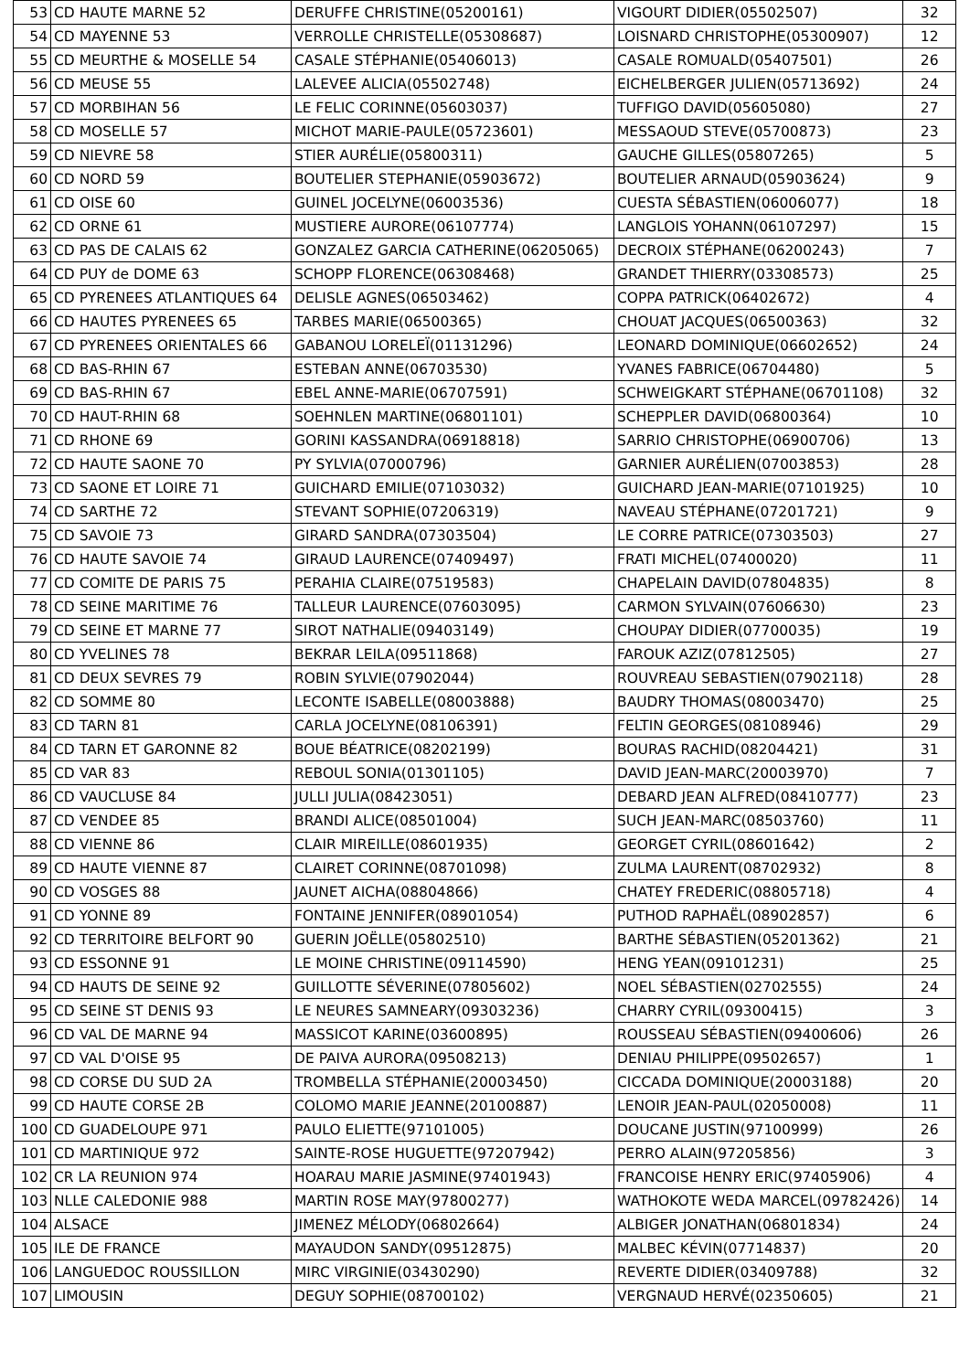| 53 | CD HAUTE MARNE 52 | DERUFFE CHRISTINE(05200161) | VIGOURT DIDIER(05502507) | 32 |
| 54 | CD MAYENNE 53 | VERROLLE CHRISTELLE(05308687) | LOISNARD CHRISTOPHE(05300907) | 12 |
| 55 | CD MEURTHE & MOSELLE 54 | CASALE STÉPHANIE(05406013) | CASALE ROMUALD(05407501) | 26 |
| 56 | CD MEUSE 55 | LALEVEE ALICIA(05502748) | EICHELBERGER JULIEN(05713692) | 24 |
| 57 | CD MORBIHAN 56 | LE FELIC CORINNE(05603037) | TUFFIGO DAVID(05605080) | 27 |
| 58 | CD MOSELLE 57 | MICHOT MARIE-PAULE(05723601) | MESSAOUD STEVE(05700873) | 23 |
| 59 | CD NIEVRE 58 | STIER AURÉLIE(05800311) | GAUCHE GILLES(05807265) | 5 |
| 60 | CD NORD 59 | BOUTELIER STEPHANIE(05903672) | BOUTELIER ARNAUD(05903624) | 9 |
| 61 | CD OISE 60 | GUINEL JOCELYNE(06003536) | CUESTA SÉBASTIEN(06006077) | 18 |
| 62 | CD ORNE 61 | MUSTIERE AURORE(06107774) | LANGLOIS YOHANN(06107297) | 15 |
| 63 | CD PAS DE CALAIS 62 | GONZALEZ GARCIA CATHERINE(06205065) | DECROIX STÉPHANE(06200243) | 7 |
| 64 | CD PUY de DOME 63 | SCHOPP FLORENCE(06308468) | GRANDET THIERRY(03308573) | 25 |
| 65 | CD PYRENEES ATLANTIQUES 64 | DELISLE AGNES(06503462) | COPPA PATRICK(06402672) | 4 |
| 66 | CD HAUTES PYRENEES 65 | TARBES MARIE(06500365) | CHOUAT JACQUES(06500363) | 32 |
| 67 | CD PYRENEES ORIENTALES 66 | GABANOU LORELEÏ(01131296) | LEONARD DOMINIQUE(06602652) | 24 |
| 68 | CD BAS-RHIN 67 | ESTEBAN ANNE(06703530) | YVANES FABRICE(06704480) | 5 |
| 69 | CD BAS-RHIN 67 | EBEL ANNE-MARIE(06707591) | SCHWEIGKART STÉPHANE(06701108) | 32 |
| 70 | CD HAUT-RHIN 68 | SOEHNLEN MARTINE(06801101) | SCHEPPLER DAVID(06800364) | 10 |
| 71 | CD RHONE 69 | GORINI KASSANDRA(06918818) | SARRIO CHRISTOPHE(06900706) | 13 |
| 72 | CD HAUTE SAONE 70 | PY SYLVIA(07000796) | GARNIER AURÉLIEN(07003853) | 28 |
| 73 | CD SAONE ET LOIRE 71 | GUICHARD EMILIE(07103032) | GUICHARD JEAN-MARIE(07101925) | 10 |
| 74 | CD SARTHE 72 | STEVANT SOPHIE(07206319) | NAVEAU STÉPHANE(07201721) | 9 |
| 75 | CD SAVOIE 73 | GIRARD SANDRA(07303504) | LE CORRE PATRICE(07303503) | 27 |
| 76 | CD HAUTE SAVOIE 74 | GIRAUD LAURENCE(07409497) | FRATI MICHEL(07400020) | 11 |
| 77 | CD COMITE DE PARIS 75 | PERAHIA CLAIRE(07519583) | CHAPELAIN DAVID(07804835) | 8 |
| 78 | CD SEINE MARITIME 76 | TALLEUR LAURENCE(07603095) | CARMON SYLVAIN(07606630) | 23 |
| 79 | CD SEINE ET MARNE 77 | SIROT NATHALIE(09403149) | CHOUPAY DIDIER(07700035) | 19 |
| 80 | CD YVELINES 78 | BEKRAR LEILA(09511868) | FAROUK AZIZ(07812505) | 27 |
| 81 | CD DEUX SEVRES 79 | ROBIN SYLVIE(07902044) | ROUVREAU SEBASTIEN(07902118) | 28 |
| 82 | CD SOMME 80 | LECONTE ISABELLE(08003888) | BAUDRY THOMAS(08003470) | 25 |
| 83 | CD TARN 81 | CARLA JOCELYNE(08106391) | FELTIN GEORGES(08108946) | 29 |
| 84 | CD TARN ET GARONNE 82 | BOUE BÉATRICE(08202199) | BOURAS RACHID(08204421) | 31 |
| 85 | CD VAR 83 | REBOUL SONIA(01301105) | DAVID JEAN-MARC(20003970) | 7 |
| 86 | CD VAUCLUSE 84 | JULLI JULIA(08423051) | DEBARD JEAN ALFRED(08410777) | 23 |
| 87 | CD VENDEE 85 | BRANDI ALICE(08501004) | SUCH JEAN-MARC(08503760) | 11 |
| 88 | CD VIENNE 86 | CLAIR MIREILLE(08601935) | GEORGET CYRIL(08601642) | 2 |
| 89 | CD HAUTE VIENNE 87 | CLAIRET CORINNE(08701098) | ZULMA LAURENT(08702932) | 8 |
| 90 | CD VOSGES 88 | JAUNET AICHA(08804866) | CHATEY FREDERIC(08805718) | 4 |
| 91 | CD YONNE 89 | FONTAINE JENNIFER(08901054) | PUTHOD RAPHAËL(08902857) | 6 |
| 92 | CD TERRITOIRE BELFORT 90 | GUERIN JOËLLE(05802510) | BARTHE SÉBASTIEN(05201362) | 21 |
| 93 | CD ESSONNE 91 | LE MOINE CHRISTINE(09114590) | HENG YEAN(09101231) | 25 |
| 94 | CD HAUTS DE SEINE 92 | GUILLOTTE SÉVERINE(07805602) | NOEL SÉBASTIEN(02702555) | 24 |
| 95 | CD SEINE ST DENIS 93 | LE NEURES SAMNEARY(09303236) | CHARRY CYRIL(09300415) | 3 |
| 96 | CD VAL DE MARNE 94 | MASSICOT KARINE(03600895) | ROUSSEAU SÉBASTIEN(09400606) | 26 |
| 97 | CD VAL D'OISE 95 | DE PAIVA AURORA(09508213) | DENIAU PHILIPPE(09502657) | 1 |
| 98 | CD CORSE DU SUD 2A | TROMBELLA STÉPHANIE(20003450) | CICCADA DOMINIQUE(20003188) | 20 |
| 99 | CD HAUTE CORSE 2B | COLOMO MARIE JEANNE(20100887) | LENOIR JEAN-PAUL(02050008) | 11 |
| 100 | CD GUADELOUPE 971 | PAULO ELIETTE(97101005) | DOUCANE JUSTIN(97100999) | 26 |
| 101 | CD MARTINIQUE 972 | SAINTE-ROSE HUGUETTE(97207942) | PERRO ALAIN(97205856) | 3 |
| 102 | CR LA REUNION 974 | HOARAU MARIE JASMINE(97401943) | FRANCOISE HENRY ERIC(97405906) | 4 |
| 103 | NLLE CALEDONIE 988 | MARTIN ROSE MAY(97800277) | WATHOKOTE WEDA MARCEL(09782426) | 14 |
| 104 | ALSACE | JIMENEZ MÉLODY(06802664) | ALBIGER JONATHAN(06801834) | 24 |
| 105 | ILE DE FRANCE | MAYAUDON SANDY(09512875) | MALBEC KÉVIN(07714837) | 20 |
| 106 | LANGUEDOC ROUSSILLON | MIRC VIRGINIE(03430290) | REVERTE DIDIER(03409788) | 32 |
| 107 | LIMOUSIN | DEGUY SOPHIE(08700102) | VERGNAUD HERVÉ(02350605) | 21 |